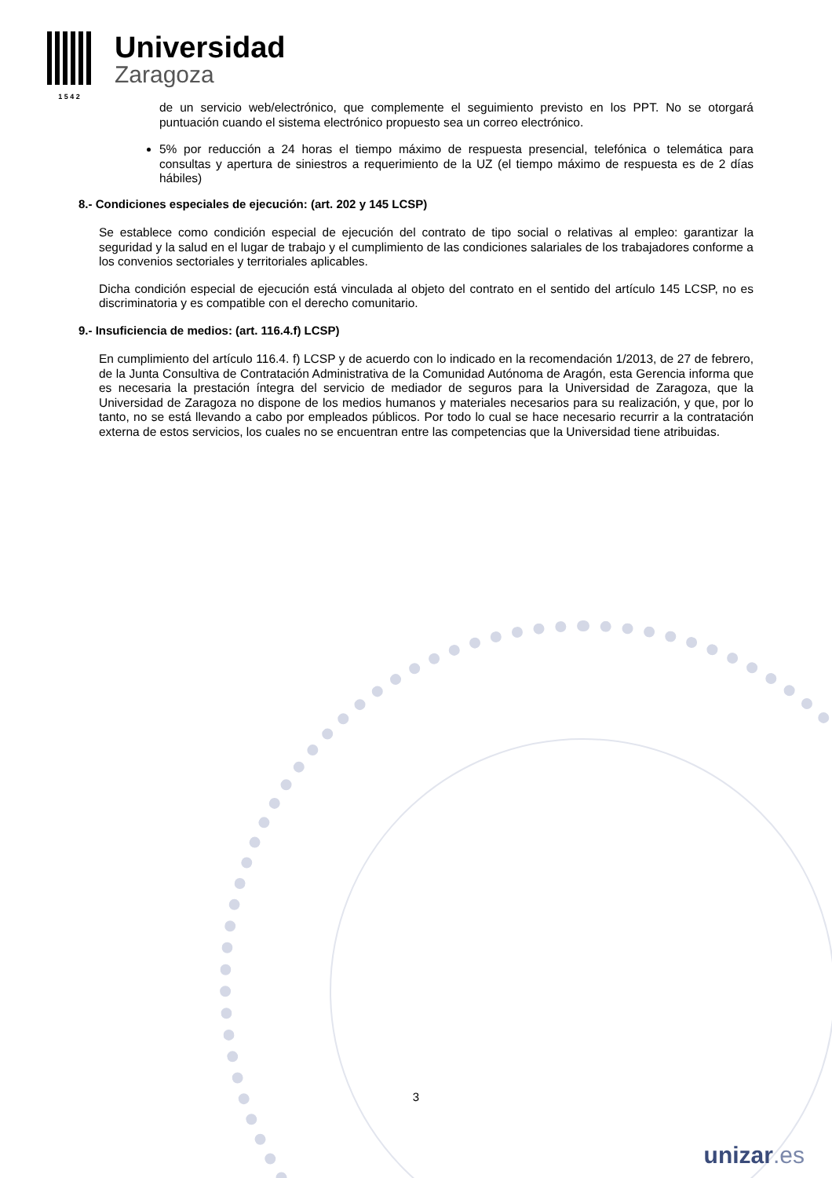1 5 4 2
Universidad
Zaragoza
de un servicio web/electrónico, que complemente el seguimiento previsto en los PPT. No se otorgará puntuación cuando el sistema electrónico propuesto sea un correo electrónico.
5% por reducción a 24 horas el tiempo máximo de respuesta presencial, telefónica o telemática para consultas y apertura de siniestros a requerimiento de la UZ (el tiempo máximo de respuesta es de 2 días hábiles)
8.- Condiciones especiales de ejecución: (art. 202 y 145 LCSP)
Se establece como condición especial de ejecución del contrato de tipo social o relativas al empleo: garantizar la seguridad y la salud en el lugar de trabajo y el cumplimiento de las condiciones salariales de los trabajadores conforme a los convenios sectoriales y territoriales aplicables.
Dicha condición especial de ejecución está vinculada al objeto del contrato en el sentido del artículo 145 LCSP, no es discriminatoria y es compatible con el derecho comunitario.
9.- Insuficiencia de medios: (art. 116.4.f) LCSP)
En cumplimiento del artículo 116.4. f) LCSP y de acuerdo con lo indicado en la recomendación 1/2013, de 27 de febrero, de la Junta Consultiva de Contratación Administrativa de la Comunidad Autónoma de Aragón, esta Gerencia informa que es necesaria la prestación íntegra del servicio de mediador de seguros para la Universidad de Zaragoza, que la Universidad de Zaragoza no dispone de los medios humanos y materiales necesarios para su realización, y que, por lo tanto, no se está llevando a cabo por empleados públicos. Por todo lo cual se hace necesario recurrir a la contratación externa de estos servicios, los cuales no se encuentran entre las competencias que la Universidad tiene atribuidas.
3
unizar.es